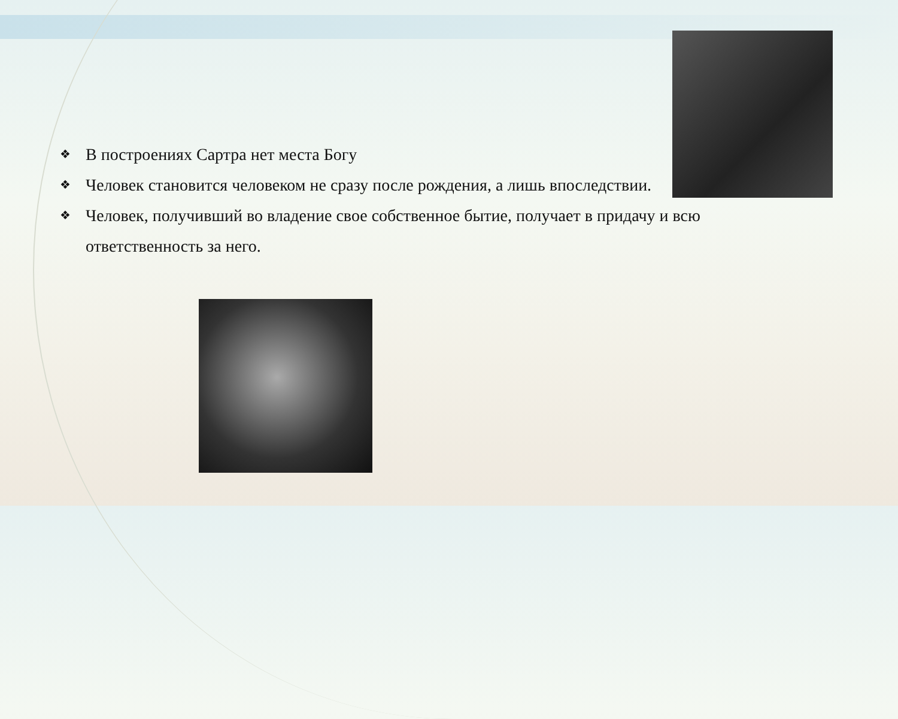❖ В построениях Сартра нет места Богу
❖ Человек становится человеком не сразу после рождения, а лишь впоследствии.
❖ Человек, получивший во владение свое собственное бытие, получает в придачу и всю ответственность за него.